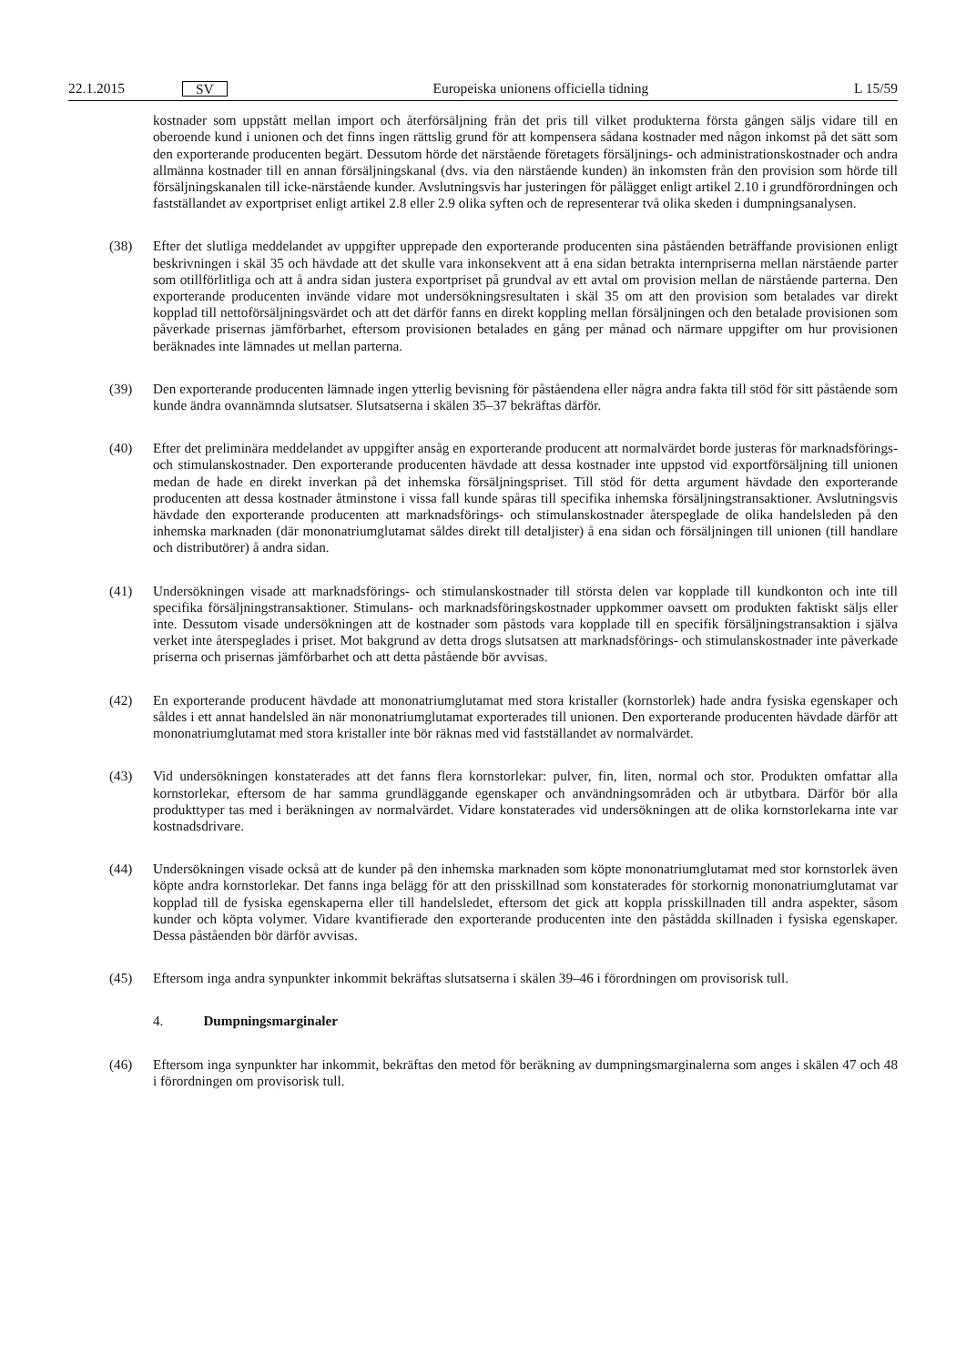22.1.2015 SV Europeiska unionens officiella tidning L 15/59
kostnader som uppstått mellan import och återförsäljning från det pris till vilket produkterna första gången säljs vidare till en oberoende kund i unionen och det finns ingen rättslig grund för att kompensera sådana kostnader med någon inkomst på det sätt som den exporterande producenten begärt. Dessutom hörde det närstående företagets försäljnings- och administrationskostnader och andra allmänna kostnader till en annan försäljningskanal (dvs. via den närstående kunden) än inkomsten från den provision som hörde till försäljningskanalen till icke-närstående kunder. Avslutningsvis har justeringen för pålägget enligt artikel 2.10 i grundförordningen och fastställandet av exportpriset enligt artikel 2.8 eller 2.9 olika syften och de representerar två olika skeden i dumpningsanalysen.
(38) Efter det slutliga meddelandet av uppgifter upprepade den exporterande producenten sina påståenden beträffande provisionen enligt beskrivningen i skäl 35 och hävdade att det skulle vara inkonsekvent att å ena sidan betrakta internpriserna mellan närstående parter som otillförlitliga och att å andra sidan justera exportpriset på grundval av ett avtal om provision mellan de närstående parterna. Den exporterande producenten invände vidare mot undersökningsresultaten i skäl 35 om att den provision som betalades var direkt kopplad till nettoförsäljningsvärdet och att det därför fanns en direkt koppling mellan försäljningen och den betalade provisionen som påverkade prisernas jämförbarhet, eftersom provisionen betalades en gång per månad och närmare uppgifter om hur provisionen beräknades inte lämnades ut mellan parterna.
(39) Den exporterande producenten lämnade ingen ytterlig bevisning för påståendena eller några andra fakta till stöd för sitt påstående som kunde ändra ovannämnda slutsatser. Slutsatserna i skälen 35–37 bekräftas därför.
(40) Efter det preliminära meddelandet av uppgifter ansåg en exporterande producent att normalvärdet borde justeras för marknadsförings- och stimulanskostnader. Den exporterande producenten hävdade att dessa kostnader inte uppstod vid exportförsäljning till unionen medan de hade en direkt inverkan på det inhemska försäljningspriset. Till stöd för detta argument hävdade den exporterande producenten att dessa kostnader åtminstone i vissa fall kunde spåras till specifika inhemska försäljningstransaktioner. Avslutningsvis hävdade den exporterande producenten att marknadsförings- och stimulanskostnader återspeglade de olika handelsleden på den inhemska marknaden (där mononatriumglutamat såldes direkt till detaljister) å ena sidan och försäljningen till unionen (till handlare och distributörer) å andra sidan.
(41) Undersökningen visade att marknadsförings- och stimulanskostnader till största delen var kopplade till kundkonton och inte till specifika försäljningstransaktioner. Stimulans- och marknadsföringskostnader uppkommer oavsett om produkten faktiskt säljs eller inte. Dessutom visade undersökningen att de kostnader som påstods vara kopplade till en specifik försäljningstransaktion i själva verket inte återspeglades i priset. Mot bakgrund av detta drogs slutsatsen att marknadsförings- och stimulanskostnader inte påverkade priserna och prisernas jämförbarhet och att detta påstående bör avvisas.
(42) En exporterande producent hävdade att mononatriumglutamat med stora kristaller (kornstorlek) hade andra fysiska egenskaper och såldes i ett annat handelsled än när mononatriumglutamat exporterades till unionen. Den exporterande producenten hävdade därför att mononatriumglutamat med stora kristaller inte bör räknas med vid fastställandet av normalvärdet.
(43) Vid undersökningen konstaterades att det fanns flera kornstorlekar: pulver, fin, liten, normal och stor. Produkten omfattar alla kornstorlekar, eftersom de har samma grundläggande egenskaper och användningsområden och är utbytbara. Därför bör alla produkttyper tas med i beräkningen av normalvärdet. Vidare konstaterades vid undersökningen att de olika kornstorlekarna inte var kostnadsdrivare.
(44) Undersökningen visade också att de kunder på den inhemska marknaden som köpte mononatriumglutamat med stor kornstorlek även köpte andra kornstorlekar. Det fanns inga belägg för att den prisskillnad som konstaterades för storkornig mononatriumglutamat var kopplad till de fysiska egenskaperna eller till handelsledet, eftersom det gick att koppla prisskillnaden till andra aspekter, såsom kunder och köpta volymer. Vidare kvantifierade den exporterande producenten inte den påstådda skillnaden i fysiska egenskaper. Dessa påståenden bör därför avvisas.
(45) Eftersom inga andra synpunkter inkommit bekräftas slutsatserna i skälen 39–46 i förordningen om provisorisk tull.
4. Dumpningsmarginaler
(46) Eftersom inga synpunkter har inkommit, bekräftas den metod för beräkning av dumpningsmarginalerna som anges i skälen 47 och 48 i förordningen om provisorisk tull.